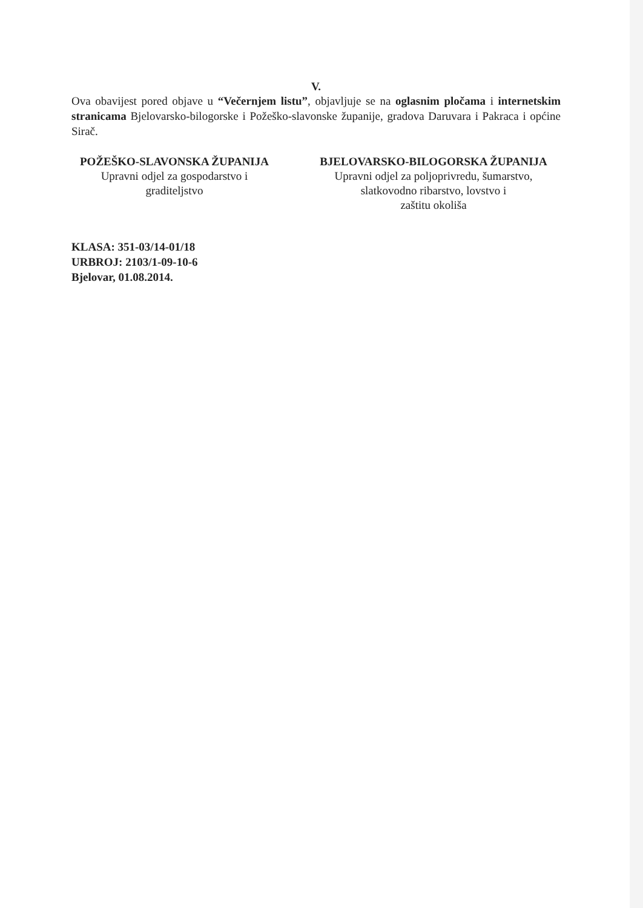V.
Ova obavijest pored objave u “Večernjem listu”, objavljuje se na oglasnim pločama i internetskim stranicama Bjelovarsko-bilogorske i Požeško-slavonske županije, gradova Daruvara i Pakraca i općine Sirač.
POŽEŠKO-SLAVONSKA ŽUPANIJA
Upravni odjel za gospodarstvo i
graditeljstvo
BJELOVARSKO-BILOGORSKA ŽUPANIJA
Upravni odjel za poljoprivredu, šumarstvo,
slatkovodno ribarstvo, lovstvo i
zaštitu okoliša
KLASA: 351-03/14-01/18
URBROJ: 2103/1-09-10-6
Bjelovar, 01.08.2014.